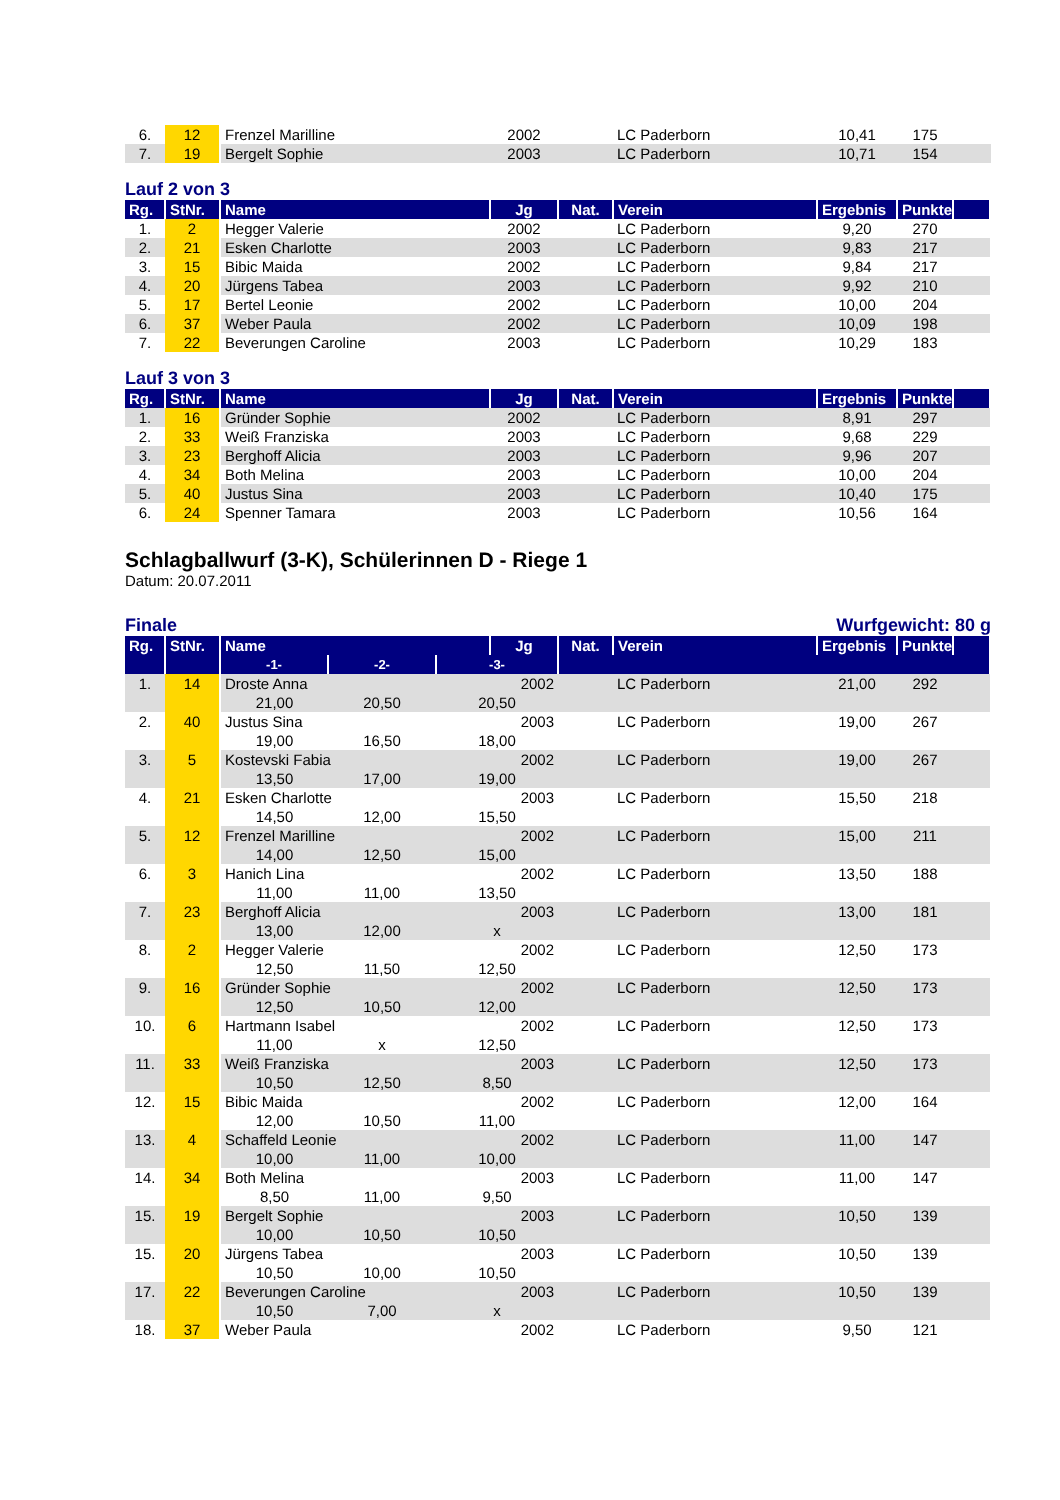| 6. | 12 | Frenzel Marilline | 2002 | | LC Paderborn | 10,41 | 175 | |
| 7. | 19 | Bergelt Sophie | 2003 | | LC Paderborn | 10,71 | 154 | |
Lauf 2 von 3
| Rg. | StNr. | Name | Jg | Nat. | Verein | Ergebnis | Punkte | |
| --- | --- | --- | --- | --- | --- | --- | --- | --- |
| 1. | 2 | Hegger Valerie | 2002 | | LC Paderborn | 9,20 | 270 | |
| 2. | 21 | Esken Charlotte | 2003 | | LC Paderborn | 9,83 | 217 | |
| 3. | 15 | Bibic Maida | 2002 | | LC Paderborn | 9,84 | 217 | |
| 4. | 20 | Jürgens Tabea | 2003 | | LC Paderborn | 9,92 | 210 | |
| 5. | 17 | Bertel Leonie | 2002 | | LC Paderborn | 10,00 | 204 | |
| 6. | 37 | Weber Paula | 2002 | | LC Paderborn | 10,09 | 198 | |
| 7. | 22 | Beverungen Caroline | 2003 | | LC Paderborn | 10,29 | 183 | |
Lauf 3 von 3
| Rg. | StNr. | Name | Jg | Nat. | Verein | Ergebnis | Punkte | |
| --- | --- | --- | --- | --- | --- | --- | --- | --- |
| 1. | 16 | Gründer Sophie | 2002 | | LC Paderborn | 8,91 | 297 | |
| 2. | 33 | Weiß Franziska | 2003 | | LC Paderborn | 9,68 | 229 | |
| 3. | 23 | Berghoff Alicia | 2003 | | LC Paderborn | 9,96 | 207 | |
| 4. | 34 | Both Melina | 2003 | | LC Paderborn | 10,00 | 204 | |
| 5. | 40 | Justus Sina | 2003 | | LC Paderborn | 10,40 | 175 | |
| 6. | 24 | Spenner Tamara | 2003 | | LC Paderborn | 10,56 | 164 | |
Schlagballwurf (3-K), Schülerinnen D - Riege 1
Datum: 20.07.2011
Finale Wurfgewicht: 80 g
| Rg. | StNr. | Name | | | Jg | Nat. | Verein | Ergebnis | Punkte | |
| --- | --- | --- | --- | --- | --- | --- | --- | --- | --- | --- |
| | | -1- | -2- | -3- | | | | | | |
| 1. | 14 | Droste Anna | | | 2002 | | LC Paderborn | 21,00 | 292 | |
| | | 21,00 | 20,50 | 20,50 | | | | | | |
| 2. | 40 | Justus Sina | | | 2003 | | LC Paderborn | 19,00 | 267 | |
| | | 19,00 | 16,50 | 18,00 | | | | | | |
| 3. | 5 | Kostevski Fabia | | | 2002 | | LC Paderborn | 19,00 | 267 | |
| | | 13,50 | 17,00 | 19,00 | | | | | | |
| 4. | 21 | Esken Charlotte | | | 2003 | | LC Paderborn | 15,50 | 218 | |
| | | 14,50 | 12,00 | 15,50 | | | | | | |
| 5. | 12 | Frenzel Marilline | | | 2002 | | LC Paderborn | 15,00 | 211 | |
| | | 14,00 | 12,50 | 15,00 | | | | | | |
| 6. | 3 | Hanich Lina | | | 2002 | | LC Paderborn | 13,50 | 188 | |
| | | 11,00 | 11,00 | 13,50 | | | | | | |
| 7. | 23 | Berghoff Alicia | | | 2003 | | LC Paderborn | 13,00 | 181 | |
| | | 13,00 | 12,00 | x | | | | | | |
| 8. | 2 | Hegger Valerie | | | 2002 | | LC Paderborn | 12,50 | 173 | |
| | | 12,50 | 11,50 | 12,50 | | | | | | |
| 9. | 16 | Gründer Sophie | | | 2002 | | LC Paderborn | 12,50 | 173 | |
| | | 12,50 | 10,50 | 12,00 | | | | | | |
| 10. | 6 | Hartmann Isabel | | | 2002 | | LC Paderborn | 12,50 | 173 | |
| | | 11,00 | x | 12,50 | | | | | | |
| 11. | 33 | Weiß Franziska | | | 2003 | | LC Paderborn | 12,50 | 173 | |
| | | 10,50 | 12,50 | 8,50 | | | | | | |
| 12. | 15 | Bibic Maida | | | 2002 | | LC Paderborn | 12,00 | 164 | |
| | | 12,00 | 10,50 | 11,00 | | | | | | |
| 13. | 4 | Schaffeld Leonie | | | 2002 | | LC Paderborn | 11,00 | 147 | |
| | | 10,00 | 11,00 | 10,00 | | | | | | |
| 14. | 34 | Both Melina | | | 2003 | | LC Paderborn | 11,00 | 147 | |
| | | 8,50 | 11,00 | 9,50 | | | | | | |
| 15. | 19 | Bergelt Sophie | | | 2003 | | LC Paderborn | 10,50 | 139 | |
| | | 10,00 | 10,50 | 10,50 | | | | | | |
| 15. | 20 | Jürgens Tabea | | | 2003 | | LC Paderborn | 10,50 | 139 | |
| | | 10,50 | 10,00 | 10,50 | | | | | | |
| 17. | 22 | Beverungen Caroline | | | 2003 | | LC Paderborn | 10,50 | 139 | |
| | | 10,50 | 7,00 | x | | | | | | |
| 18. | 37 | Weber Paula | | | 2002 | | LC Paderborn | 9,50 | 121 | |